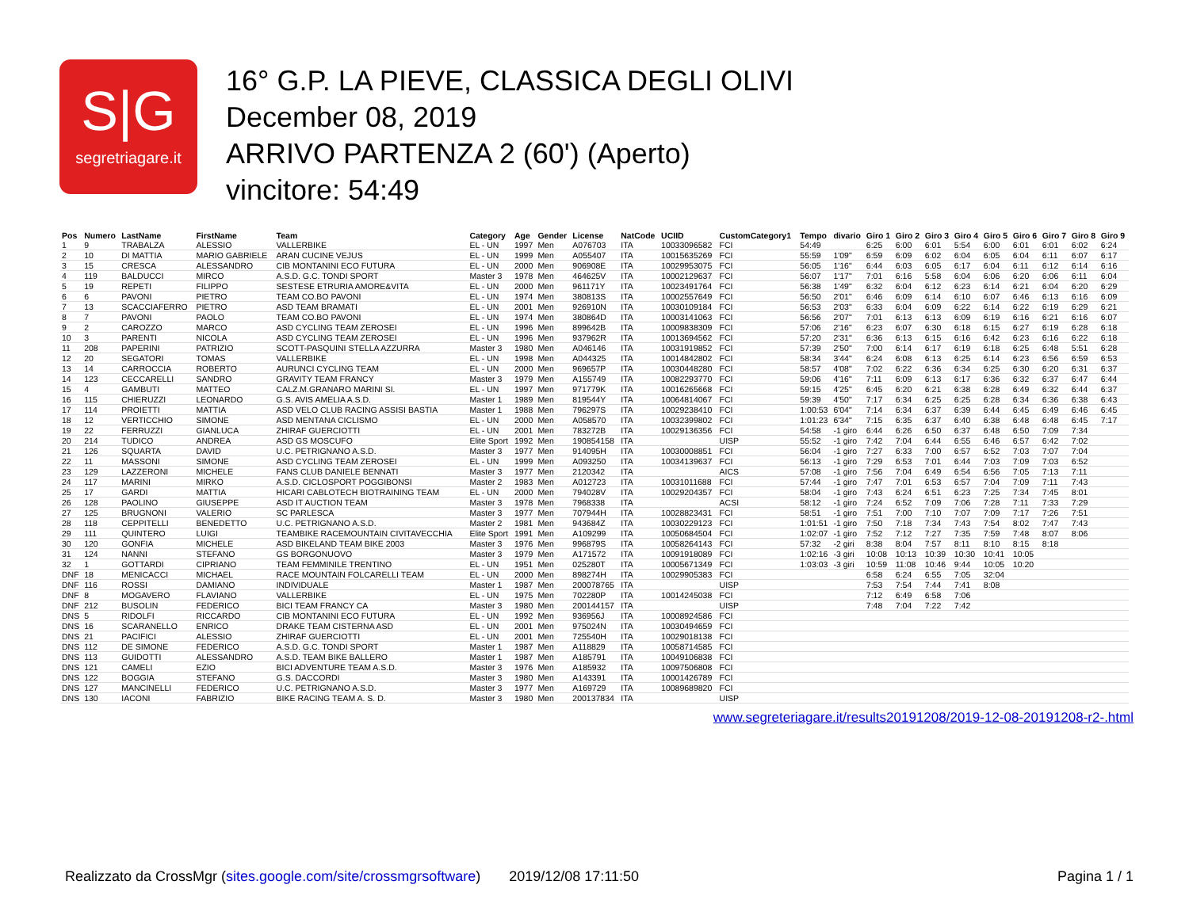S|G
segretriagare.it
16° G.P. LA PIEVE, CLASSICA DEGLI OLIVI
December 08, 2019
ARRIVO PARTENZA 2 (60') (Aperto)
vincitore: 54:49
| Pos | Numero | LastName | FirstName | Team | Category | Age | Gender | License | NatCode | UCIID | CustomCategory1 | Tempo | divario | Giro 1 | Giro 2 | Giro 3 | Giro 4 | Giro 5 | Giro 6 | Giro 7 | Giro 8 | Giro 9 |
| --- | --- | --- | --- | --- | --- | --- | --- | --- | --- | --- | --- | --- | --- | --- | --- | --- | --- | --- | --- | --- | --- | --- |
| 1 | 9 | TRABALZA | ALESSIO | VALLERBIKE | EL - UN | 1997 | Men | A076703 | ITA | 10033096582 | FCI | 54:49 | | 6:25 | 6:00 | 6:01 | 5:54 | 6:00 | 6:01 | 6:01 | 6:02 | 6:24 |
| 2 | 10 | DI MATTIA | MARIO GABRIELE | ARAN CUCINE VEJUS | EL - UN | 1999 | Men | A055407 | ITA | 10015635269 | FCI | 55:59 | 1'09" | 6:59 | 6:09 | 6:02 | 6:04 | 6:05 | 6:04 | 6:11 | 6:07 | 6:17 |
| 3 | 15 | CRESCA | ALESSANDRO | CIB MONTANINI ECO FUTURA | EL - UN | 2000 | Men | 906908E | ITA | 10029953075 | FCI | 56:05 | 1'16" | 6:44 | 6:03 | 6:05 | 6:17 | 6:04 | 6:11 | 6:12 | 6:14 | 6:16 |
| 4 | 119 | BALDUCCI | MIRCO | A.S.D. G.C. TONDI SPORT | Master 3 | 1978 | Men | 464625V | ITA | 10002129637 | FCI | 56:07 | 1'17" | 7:01 | 6:16 | 5:58 | 6:04 | 6:06 | 6:20 | 6:06 | 6:11 | 6:04 |
| 5 | 19 | REPETI | FILIPPO | SESTESE ETRURIA AMORE&VITA | EL - UN | 2000 | Men | 961171Y | ITA | 10023491764 | FCI | 56:38 | 1'49" | 6:32 | 6:04 | 6:12 | 6:23 | 6:14 | 6:21 | 6:04 | 6:20 | 6:29 |
| 6 | 6 | PAVONI | PIETRO | TEAM CO.BO PAVONI | EL - UN | 1974 | Men | 380813S | ITA | 10002557649 | FCI | 56:50 | 2'01" | 6:46 | 6:09 | 6:14 | 6:10 | 6:07 | 6:46 | 6:13 | 6:16 | 6:09 |
| 7 | 13 | SCACCIAFERRO | PIETRO | ASD TEAM BRAMATI | EL - UN | 2001 | Men | 926910N | ITA | 10030109184 | FCI | 56:53 | 2'03" | 6:33 | 6:04 | 6:09 | 6:22 | 6:14 | 6:22 | 6:19 | 6:29 | 6:21 |
| 8 | 7 | PAVONI | PAOLO | TEAM CO.BO PAVONI | EL - UN | 1974 | Men | 380864D | ITA | 10003141063 | FCI | 56:56 | 2'07" | 7:01 | 6:13 | 6:13 | 6:09 | 6:19 | 6:16 | 6:21 | 6:16 | 6:07 |
| 9 | 2 | CAROZZO | MARCO | ASD CYCLING TEAM ZEROSEI | EL - UN | 1996 | Men | 899642B | ITA | 10009838309 | FCI | 57:06 | 2'16" | 6:23 | 6:07 | 6:30 | 6:18 | 6:15 | 6:27 | 6:19 | 6:28 | 6:18 |
| 10 | 3 | PARENTI | NICOLA | ASD CYCLING TEAM ZEROSEI | EL - UN | 1996 | Men | 937962R | ITA | 10013694562 | FCI | 57:20 | 2'31" | 6:36 | 6:13 | 6:15 | 6:16 | 6:42 | 6:23 | 6:16 | 6:22 | 6:18 |
| 11 | 208 | PAPERINI | PATRIZIO | SCOTT-PASQUINI STELLA AZZURRA | Master 3 | 1980 | Men | A046146 | ITA | 10031919852 | FCI | 57:39 | 2'50" | 7:00 | 6:14 | 6:17 | 6:19 | 6:18 | 6:25 | 6:48 | 5:51 | 6:28 |
| 12 | 20 | SEGATORI | TOMAS | VALLERBIKE | EL - UN | 1998 | Men | A044325 | ITA | 10014842802 | FCI | 58:34 | 3'44" | 6:24 | 6:08 | 6:13 | 6:25 | 6:14 | 6:23 | 6:56 | 6:59 | 6:53 |
| 13 | 14 | CARROCCIA | ROBERTO | AURUNCI CYCLING TEAM | EL - UN | 2000 | Men | 969657P | ITA | 10030448280 | FCI | 58:57 | 4'08" | 7:02 | 6:22 | 6:36 | 6:34 | 6:25 | 6:30 | 6:20 | 6:31 | 6:37 |
| 14 | 123 | CECCARELLI | SANDRO | GRAVITY TEAM FRANCY | Master 3 | 1979 | Men | A155749 | ITA | 10082293770 | FCI | 59:06 | 4'16" | 7:11 | 6:09 | 6:13 | 6:17 | 6:36 | 6:32 | 6:37 | 6:47 | 6:44 |
| 15 | 4 | GAMBUTI | MATTEO | CALZ.M.GRANARO MARINI SI. | EL - UN | 1997 | Men | 971779K | ITA | 10016265668 | FCI | 59:15 | 4'25" | 6:45 | 6:20 | 6:21 | 6:38 | 6:28 | 6:49 | 6:32 | 6:44 | 6:37 |
| 16 | 115 | CHIERUZZI | LEONARDO | G.S. AVIS AMELIA A.S.D. | Master 1 | 1989 | Men | 819544Y | ITA | 10064814067 | FCI | 59:39 | 4'50" | 7:17 | 6:34 | 6:25 | 6:25 | 6:28 | 6:34 | 6:36 | 6:38 | 6:43 |
| 17 | 114 | PROIETTI | MATTIA | ASD VELO CLUB RACING ASSISI BASTIA | Master 1 | 1988 | Men | 796297S | ITA | 10029238410 | FCI | 1:00:53 | 6'04" | 7:14 | 6:34 | 6:37 | 6:39 | 6:44 | 6:45 | 6:49 | 6:46 | 6:45 |
| 18 | 12 | VERTICCHIO | SIMONE | ASD MENTANA CICLISMO | EL - UN | 2000 | Men | A058570 | ITA | 10032399802 | FCI | 1:01:23 | 6'34" | 7:15 | 6:35 | 6:37 | 6:40 | 6:38 | 6:48 | 6:48 | 6:45 | 7:17 |
| 19 | 22 | FERRUZZI | GIANLUCA | ZHIRAF GUERCIOTTI | EL - UN | 2001 | Men | 783272B | ITA | 10029136356 | FCI | 54:58 | -1 giro | 6:44 | 6:26 | 6:50 | 6:37 | 6:48 | 6:50 | 7:09 | 7:34 | |
| 20 | 214 | TUDICO | ANDREA | ASD GS MOSCUFO | Elite Sport | 1992 | Men | 190854158 | ITA | | UISP | 55:52 | -1 giro | 7:42 | 7:04 | 6:44 | 6:55 | 6:46 | 6:57 | 6:42 | 7:02 | |
| 21 | 126 | SQUARTA | DAVID | U.C. PETRIGNANO A.S.D. | Master 3 | 1977 | Men | 914095H | ITA | 10030008851 | FCI | 56:04 | -1 giro | 7:27 | 6:33 | 7:00 | 6:57 | 6:52 | 7:03 | 7:07 | 7:04 | |
| 22 | 11 | MASSONI | SIMONE | ASD CYCLING TEAM ZEROSEI | EL - UN | 1999 | Men | A093250 | ITA | 10034139637 | FCI | 56:13 | -1 giro | 7:29 | 6:53 | 7:01 | 6:44 | 7:03 | 7:09 | 7:03 | 6:52 | |
| 23 | 129 | LAZZERONI | MICHELE | FANS CLUB DANIELE BENNATI | Master 3 | 1977 | Men | 2120342 | ITA | | AICS | 57:08 | -1 giro | 7:56 | 7:04 | 6:49 | 6:54 | 6:56 | 7:05 | 7:13 | 7:11 | |
| 24 | 117 | MARINI | MIRKO | A.S.D. CICLOSPORT POGGIBONSI | Master 2 | 1983 | Men | A012723 | ITA | 10031011688 | FCI | 57:44 | -1 giro | 7:47 | 7:01 | 6:53 | 6:57 | 7:04 | 7:09 | 7:11 | 7:43 | |
| 25 | 17 | GARDI | MATTIA | HICARI CABLOTECH BIOTRAINING TEAM | EL - UN | 2000 | Men | 794028V | ITA | 10029204357 | FCI | 58:04 | -1 giro | 7:43 | 6:24 | 6:51 | 6:23 | 7:25 | 7:34 | 7:45 | 8:01 | |
| 26 | 128 | PAOLINO | GIUSEPPE | ASD IT AUCTION TEAM | Master 3 | 1978 | Men | 7968338 | ITA | | ACSI | 58:12 | -1 giro | 7:24 | 6:52 | 7:09 | 7:06 | 7:28 | 7:11 | 7:33 | 7:29 | |
| 27 | 125 | BRUGNONI | VALERIO | SC PARLESCA | Master 3 | 1977 | Men | 707944H | ITA | 10028823431 | FCI | 58:51 | -1 giro | 7:51 | 7:00 | 7:10 | 7:07 | 7:09 | 7:17 | 7:26 | 7:51 | |
| 28 | 118 | CEPPITELLI | BENEDETTO | U.C. PETRIGNANO A.S.D. | Master 2 | 1981 | Men | 943684Z | ITA | 10030229123 | FCI | 1:01:51 | -1 giro | 7:50 | 7:18 | 7:34 | 7:43 | 7:54 | 8:02 | 7:47 | 7:43 | |
| 29 | 111 | QUINTERO | LUIGI | TEAMBIKE RACEMOUNTAIN CIVITAVECCHIA | Elite Sport | 1991 | Men | A109299 | ITA | 10050684504 | FCI | 1:02:07 | -1 giro | 7:52 | 7:12 | 7:27 | 7:35 | 7:59 | 7:48 | 8:07 | 8:06 | |
| 30 | 120 | GONFIA | MICHELE | ASD BIKELAND TEAM BIKE 2003 | Master 3 | 1976 | Men | 996879S | ITA | 10058264143 | FCI | 57:32 | -2 giri | 8:38 | 8:04 | 7:57 | 8:11 | 8:10 | 8:15 | 8:18 | | |
| 31 | 124 | NANNI | STEFANO | GS BORGONUOVO | Master 3 | 1979 | Men | A171572 | ITA | 10091918089 | FCI | 1:02:16 | -3 giri | 10:08 | 10:13 | 10:39 | 10:30 | 10:41 | 10:05 | | | |
| 32 | 1 | GOTTARDI | CIPRIANO | TEAM FEMMINILE TRENTINO | EL - UN | 1951 | Men | 025280T | ITA | 10005671349 | FCI | 1:03:03 | -3 giri | 10:59 | 11:08 | 10:46 | 9:44 | 10:05 | 10:20 | | | |
| DNF | 18 | MENICACCI | MICHAEL | RACE MOUNTAIN FOLCARELLI TEAM | EL - UN | 2000 | Men | 898274H | ITA | 10029905383 | FCI | | | 6:58 | 6:24 | 6:55 | 7:05 | 32:04 | | | | |
| DNF | 116 | ROSSI | DAMIANO | INDIVIDUALE | Master 1 | 1987 | Men | 200078765 | ITA | | UISP | | | 7:53 | 7:54 | 7:44 | 7:41 | 8:08 | | | | |
| DNF | 8 | MOGAVERO | FLAVIANO | VALLERBIKE | EL - UN | 1975 | Men | 702280P | ITA | 10014245038 | FCI | | | 7:12 | 6:49 | 6:58 | 7:06 | | | | | |
| DNF | 212 | BUSOLIN | FEDERICO | BICI TEAM FRANCY CA | Master 3 | 1980 | Men | 200144157 | ITA | | UISP | | | 7:48 | 7:04 | 7:22 | 7:42 | | | | | |
| DNS | 5 | RIDOLFI | RICCARDO | CIB MONTANINI ECO FUTURA | EL - UN | 1992 | Men | 936956J | ITA | 10008924586 | FCI | | | | | | | | | | | |
| DNS | 16 | SCARANELLO | ENRICO | DRAKE TEAM CISTERNA ASD | EL - UN | 2001 | Men | 975024N | ITA | 10030494659 | FCI | | | | | | | | | | | |
| DNS | 21 | PACIFICI | ALESSIO | ZHIRAF GUERCIOTTI | EL - UN | 2001 | Men | 725540H | ITA | 10029018138 | FCI | | | | | | | | | | | |
| DNS | 112 | DE SIMONE | FEDERICO | A.S.D. G.C. TONDI SPORT | Master 1 | 1987 | Men | A118829 | ITA | 10058714585 | FCI | | | | | | | | | | | |
| DNS | 113 | GUIDOTTI | ALESSANDRO | A.S.D. TEAM BIKE BALLERO | Master 1 | 1987 | Men | A185791 | ITA | 10049106838 | FCI | | | | | | | | | | | |
| DNS | 121 | CAMELI | EZIO | BICI ADVENTURE TEAM A.S.D. | Master 3 | 1976 | Men | A185932 | ITA | 10097506808 | FCI | | | | | | | | | | | |
| DNS | 122 | BOGGIA | STEFANO | G.S. DACCORDI | Master 3 | 1980 | Men | A143391 | ITA | 10001426789 | FCI | | | | | | | | | | | |
| DNS | 127 | MANCINELLI | FEDERICO | U.C. PETRIGNANO A.S.D. | Master 3 | 1977 | Men | A169729 | ITA | 10089689820 | FCI | | | | | | | | | | | |
| DNS | 130 | IACONI | FABRIZIO | BIKE RACING TEAM A. S. D. | Master 3 | 1980 | Men | 200137834 | ITA | | UISP | | | | | | | | | | | |
www.segreteriagare.it/results20191208/2019-12-08-20191208-r2-.html
Realizzato da CrossMgr (sites.google.com/site/crossmgrsoftware) 2019/12/08 17:11:50 Pagina 1 / 1